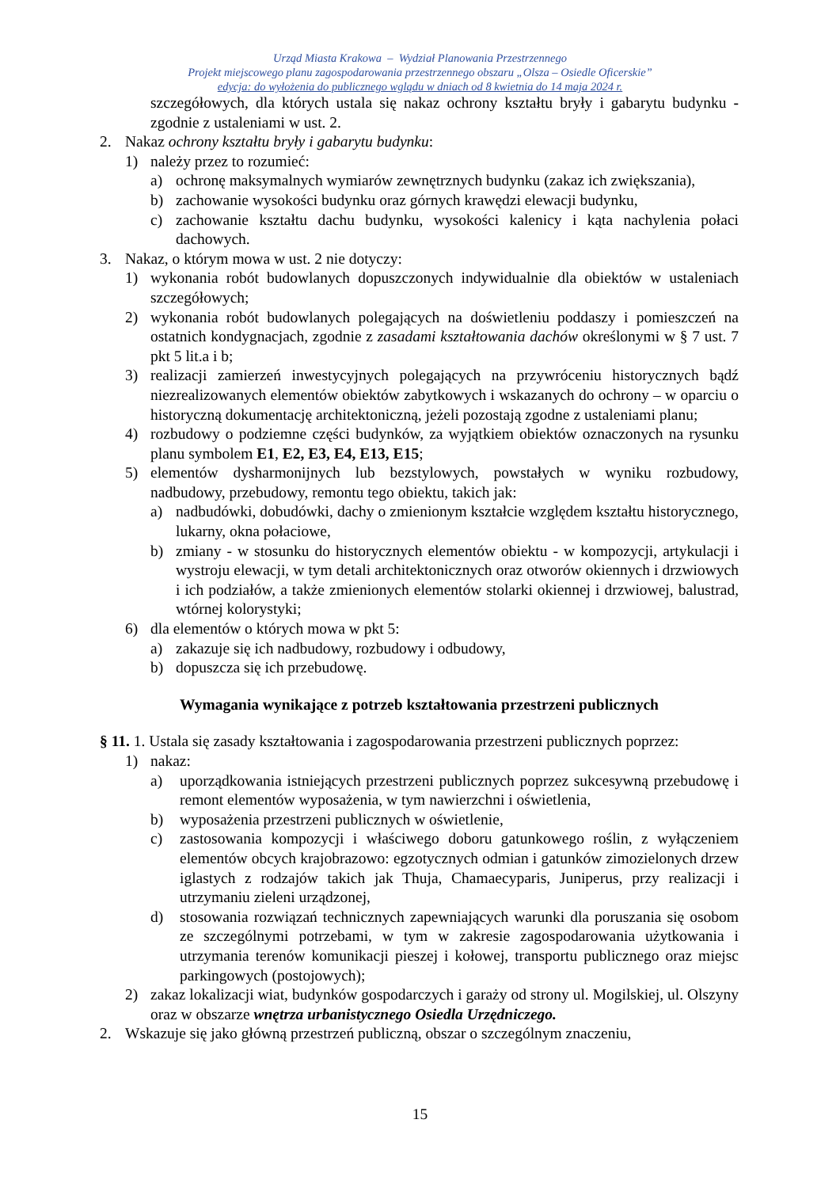Urząd Miasta Krakowa – Wydział Planowania Przestrzennego
Projekt miejscowego planu zagospodarowania przestrzennego obszaru „Olsza – Osiedle Oficerskie”
edycja: do wyłożenia do publicznego wglądu w dniach od 8 kwietnia do 14 maja 2024 r.
szczegółowych, dla których ustala się nakaz ochrony kształtu bryły i gabarytu budynku - zgodnie z ustaleniami w ust. 2.
2. Nakaz ochrony kształtu bryły i gabarytu budynku:
1) należy przez to rozumieć:
a) ochronę maksymalnych wymiarów zewnętrznych budynku (zakaz ich zwiększania),
b) zachowanie wysokości budynku oraz górnych krawędzi elewacji budynku,
c) zachowanie kształtu dachu budynku, wysokości kalenicy i kąta nachylenia połaci dachowych.
3. Nakaz, o którym mowa w ust. 2 nie dotyczy:
1) wykonania robót budowlanych dopuszczonych indywidualnie dla obiektów w ustaleniach szczegółowych;
2) wykonania robót budowlanych polegających na doświetleniu poddaszy i pomieszczeń na ostatnich kondygnacjach, zgodnie z zasadami kształtowania dachów określonymi w § 7 ust. 7 pkt 5 lit.a i b;
3) realizacji zamierzeń inwestycyjnych polegających na przywróceniu historycznych bądź niezrealizowanych elementów obiektów zabytkowych i wskazanych do ochrony – w oparciu o historyczną dokumentację architektoniczną, jeżeli pozostają zgodne z ustaleniami planu;
4) rozbudowy o podziemne części budynków, za wyjątkiem obiektów oznaczonych na rysunku planu symbolem E1, E2, E3, E4, E13, E15;
5) elementów dysharmonijnych lub bezstylowych, powstałych w wyniku rozbudowy, nadbudowy, przebudowy, remontu tego obiektu, takich jak:
a) nadbudówki, dobudówki, dachy o zmienionym kształcie względem kształtu historycznego, lukarny, okna połaciowe,
b) zmiany - w stosunku do historycznych elementów obiektu - w kompozycji, artykulacji i wystroju elewacji, w tym detali architektonicznych oraz otworów okiennych i drzwiowych i ich podziałów, a także zmienionych elementów stolarki okiennej i drzwiowej, balustrad, wtórnej kolorystyki;
6) dla elementów o których mowa w pkt 5:
a) zakazuje się ich nadbudowy, rozbudowy i odbudowy,
b) dopuszcza się ich przebudowę.
Wymagania wynikające z potrzeb kształtowania przestrzeni publicznych
§ 11. 1. Ustala się zasady kształtowania i zagospodarowania przestrzeni publicznych poprzez:
1) nakaz:
a) uporządkowania istniejących przestrzeni publicznych poprzez sukcesywną przebudowę i remont elementów wyposażenia, w tym nawierzchni i oświetlenia,
b) wyposażenia przestrzeni publicznych w oświetlenie,
c) zastosowania kompozycji i właściwego doboru gatunkowego roślin, z wyłączeniem elementów obcych krajobrazowo: egzotycznych odmian i gatunków zimozielonych drzew iglastych z rodzajów takich jak Thuja, Chamaecyparis, Juniperus, przy realizacji i utrzymaniu zieleni urządzonej,
d) stosowania rozwiązań technicznych zapewniających warunki dla poruszania się osobom ze szczególnymi potrzebami, w tym w zakresie zagospodarowania użytkowania i utrzymania terenów komunikacji pieszej i kołowej, transportu publicznego oraz miejsc parkingowych (postojowych);
2) zakaz lokalizacji wiat, budynków gospodarczych i garaży od strony ul. Mogilskiej, ul. Olszyny oraz w obszarze wnętrza urbanistycznego Osiedla Urzędniczego.
2. Wskazuje się jako główną przestrzeń publiczną, obszar o szczególnym znaczeniu,
15